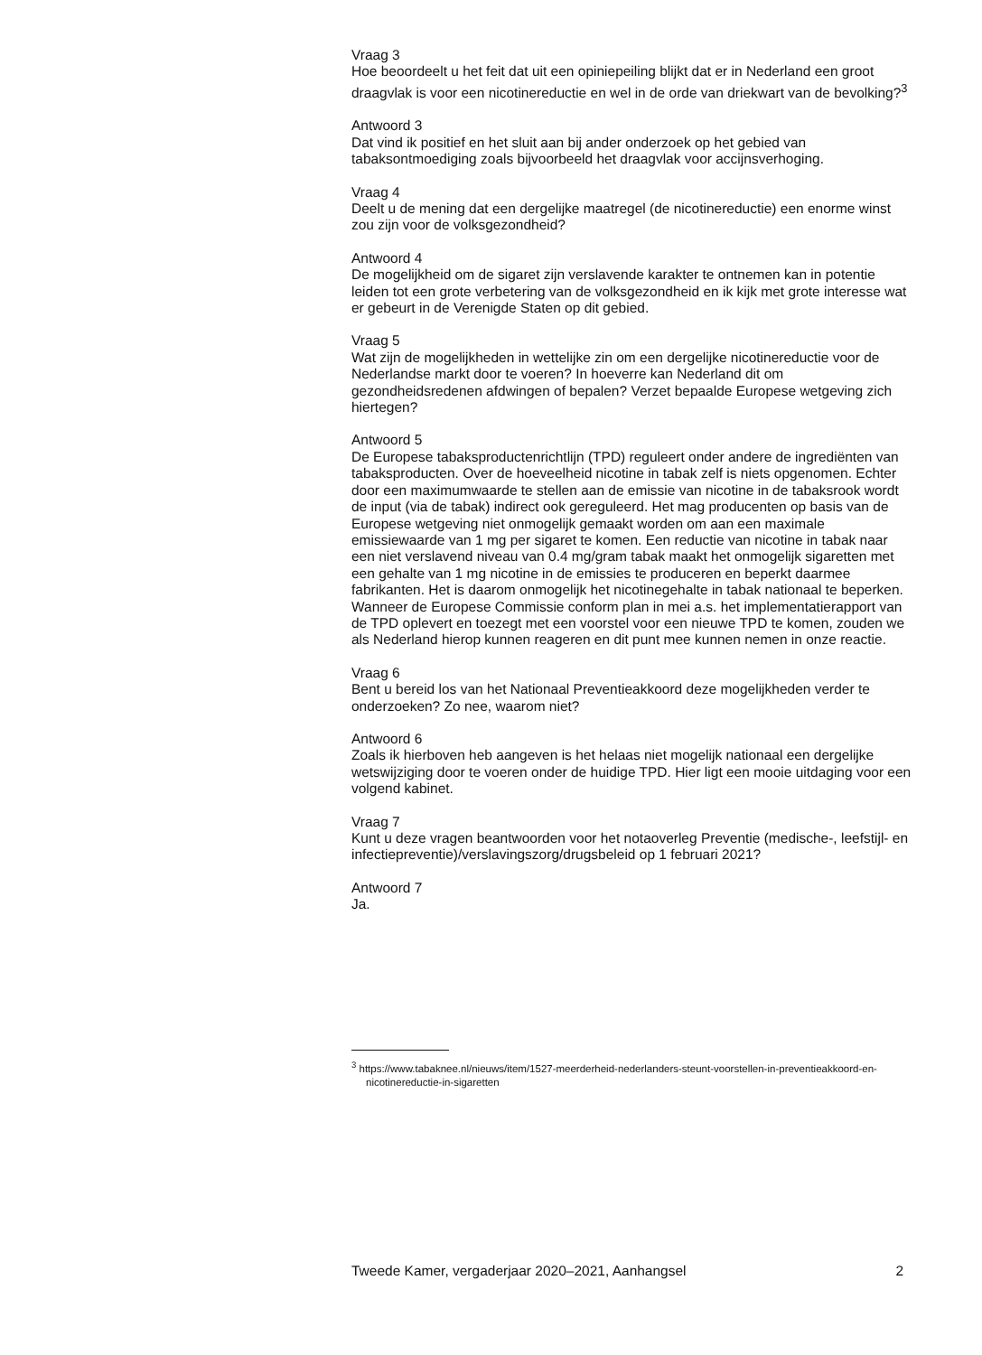Vraag 3
Hoe beoordeelt u het feit dat uit een opiniepeiling blijkt dat er in Nederland een groot draagvlak is voor een nicotinereductie en wel in de orde van driekwart van de bevolking?<sup>3</sup>
Antwoord 3
Dat vind ik positief en het sluit aan bij ander onderzoek op het gebied van tabaksontmoediging zoals bijvoorbeeld het draagvlak voor accijnsverhoging.
Vraag 4
Deelt u de mening dat een dergelijke maatregel (de nicotinereductie) een enorme winst zou zijn voor de volksgezondheid?
Antwoord 4
De mogelijkheid om de sigaret zijn verslavende karakter te ontnemen kan in potentie leiden tot een grote verbetering van de volksgezondheid en ik kijk met grote interesse wat er gebeurt in de Verenigde Staten op dit gebied.
Vraag 5
Wat zijn de mogelijkheden in wettelijke zin om een dergelijke nicotinereductie voor de Nederlandse markt door te voeren? In hoeverre kan Nederland dit om gezondheidsredenen afdwingen of bepalen? Verzet bepaalde Europese wetgeving zich hiertegen?
Antwoord 5
De Europese tabaksproductenrichtlijn (TPD) reguleert onder andere de ingrediënten van tabaksproducten. Over de hoeveelheid nicotine in tabak zelf is niets opgenomen. Echter door een maximumwaarde te stellen aan de emissie van nicotine in de tabaksrook wordt de input (via de tabak) indirect ook gereguleerd. Het mag producenten op basis van de Europese wetgeving niet onmogelijk gemaakt worden om aan een maximale emissiewaarde van 1 mg per sigaret te komen. Een reductie van nicotine in tabak naar een niet verslavend niveau van 0.4 mg/gram tabak maakt het onmogelijk sigaretten met een gehalte van 1 mg nicotine in de emissies te produceren en beperkt daarmee fabrikanten. Het is daarom onmogelijk het nicotinegehalte in tabak nationaal te beperken. Wanneer de Europese Commissie conform plan in mei a.s. het implementatierapport van de TPD oplevert en toezegt met een voorstel voor een nieuwe TPD te komen, zouden we als Nederland hierop kunnen reageren en dit punt mee kunnen nemen in onze reactie.
Vraag 6
Bent u bereid los van het Nationaal Preventieakkoord deze mogelijkheden verder te onderzoeken? Zo nee, waarom niet?
Antwoord 6
Zoals ik hierboven heb aangeven is het helaas niet mogelijk nationaal een dergelijke wetswijziging door te voeren onder de huidige TPD. Hier ligt een mooie uitdaging voor een volgend kabinet.
Vraag 7
Kunt u deze vragen beantwoorden voor het notaoverleg Preventie (medische-, leefstijl- en infectiepreventie)/verslavingszorg/drugsbeleid op 1 februari 2021?
Antwoord 7
Ja.
<sup>3</sup> https://www.tabaknee.nl/nieuws/item/1527-meerderheid-nederlanders-steunt-voorstellen-in-preventieakkoord-en-nicotinereductie-in-sigaretten
Tweede Kamer, vergaderjaar 2020–2021, Aanhangsel 2